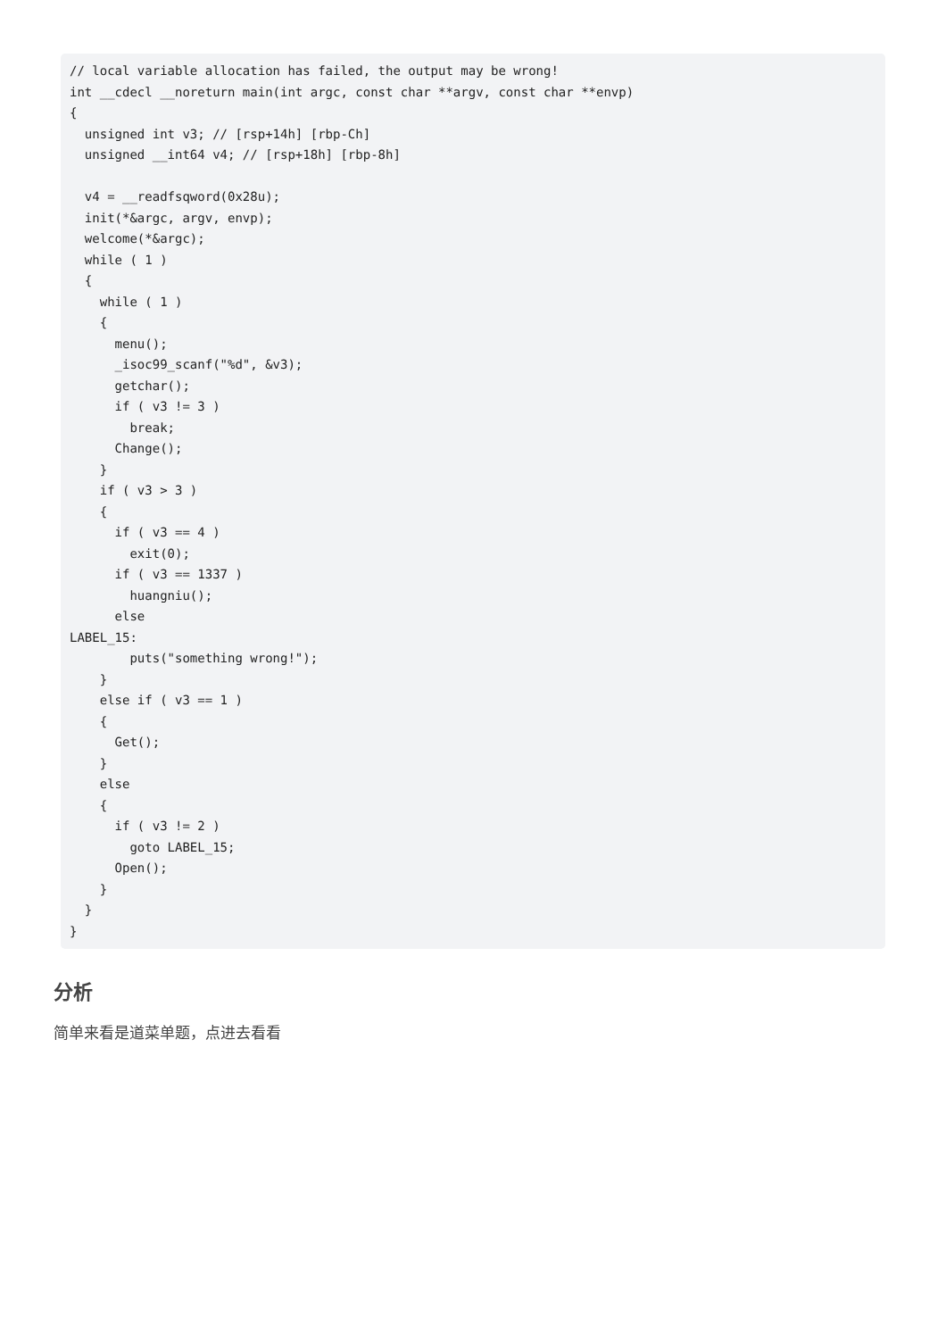// local variable allocation has failed, the output may be wrong!
int __cdecl __noreturn main(int argc, const char **argv, const char **envp)
{
  unsigned int v3; // [rsp+14h] [rbp-Ch]
  unsigned __int64 v4; // [rsp+18h] [rbp-8h]

  v4 = __readfsqword(0x28u);
  init(*&argc, argv, envp);
  welcome(*&argc);
  while ( 1 )
  {
    while ( 1 )
    {
      menu();
      _isoc99_scanf("%d", &v3);
      getchar();
      if ( v3 != 3 )
        break;
      Change();
    }
    if ( v3 > 3 )
    {
      if ( v3 == 4 )
        exit(0);
      if ( v3 == 1337 )
        huangniu();
      else
LABEL_15:
        puts("something wrong!");
    }
    else if ( v3 == 1 )
    {
      Get();
    }
    else
    {
      if ( v3 != 2 )
        goto LABEL_15;
      Open();
    }
  }
}
分析
简单来看是道菜单题，点进去看看